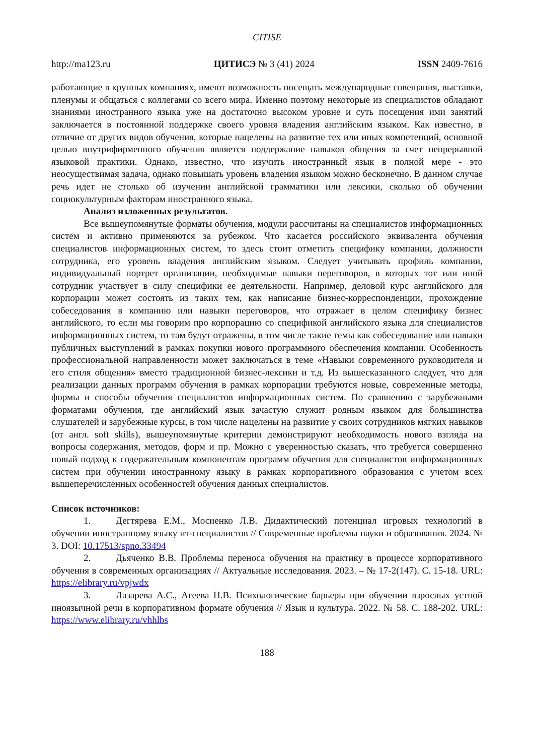CITISE
http://ma123.ru ЦИТИСЭ № 3 (41) 2024 ISSN 2409-7616
работающие в крупных компаниях, имеют возможность посещать международные совещания, выставки, пленумы и общаться с коллегами со всего мира. Именно поэтому некоторые из специалистов обладают знаниями иностранного языка уже на достаточно высоком уровне и суть посещения ими занятий заключается в постоянной поддержке своего уровня владения английским языком. Как известно, в отличие от других видов обучения, которые нацелены на развитие тех или иных компетенций, основной целью внутрифирменного обучения является поддержание навыков общения за счет непрерывной языковой практики. Однако, известно, что изучить иностранный язык в полной мере - это неосуществимая задача, однако повышать уровень владения языком можно бесконечно. В данном случае речь идет не столько об изучении английской грамматики или лексики, сколько об обучении социокультурным факторам иностранного языка.
Анализ изложенных результатов.
Все вышеупомянутые форматы обучения, модули рассчитаны на специалистов информационных систем и активно применяются за рубежом. Что касается российского эквивалента обучения специалистов информационных систем, то здесь стоит отметить специфику компании, должности сотрудника, его уровень владения английским языком. Следует учитывать профиль компании, индивидуальный портрет организации, необходимые навыки переговоров, в которых тот или иной сотрудник участвует в силу специфики ее деятельности. Например, деловой курс английского для корпорации может состоять из таких тем, как написание бизнес-корреспонденции, прохождение собеседования в компанию или навыки переговоров, что отражает в целом специфику бизнес английского, то если мы говорим про корпорацию со спецификой английского языка для специалистов информационных систем, то там будут отражены, в том числе такие темы как собеседование или навыки публичных выступлений в рамках покупки нового программного обеспечения компании. Особенность профессиональной направленности может заключаться в теме «Навыки современного руководителя и его стиля общения» вместо традиционной бизнес-лексики и т.д. Из вышесказанного следует, что для реализации данных программ обучения в рамках корпорации требуются новые, современные методы, формы и способы обучения специалистов информационных систем. По сравнению с зарубежными форматами обучения, где английский язык зачастую служит родным языком для большинства слушателей и зарубежные курсы, в том числе нацелены на развитие у своих сотрудников мягких навыков (от англ. soft skills), вышеупомянутые критерии демонстрируют необходимость нового взгляда на вопросы содержания, методов, форм и пр. Можно с уверенностью сказать, что требуется совершенно новый подход к содержательным компонентам программ обучения для специалистов информационных систем при обучении иностранному языку в рамках корпоративного образования с учетом всех вышеперечисленных особенностей обучения данных специалистов.
Список источников:
1. Дегтярева Е.М., Мосиенко Л.В. Дидактический потенциал игровых технологий в обучении иностранному языку ит-специалистов // Современные проблемы науки и образования. 2024. № 3. DOI: 10.17513/spno.33494
2. Дьяченко В.В. Проблемы переноса обучения на практику в процессе корпоративного обучения в современных организациях // Актуальные исследования. 2023. – № 17-2(147). С. 15-18. URL: https://elibrary.ru/vpjwdx
3. Лазарева А.С., Агеева Н.В. Психологические барьеры при обучении взрослых устной иноязычной речи в корпоративном формате обучения // Язык и культура. 2022. № 58. С. 188-202. URL: https://www.elibrary.ru/vhhlbs
188